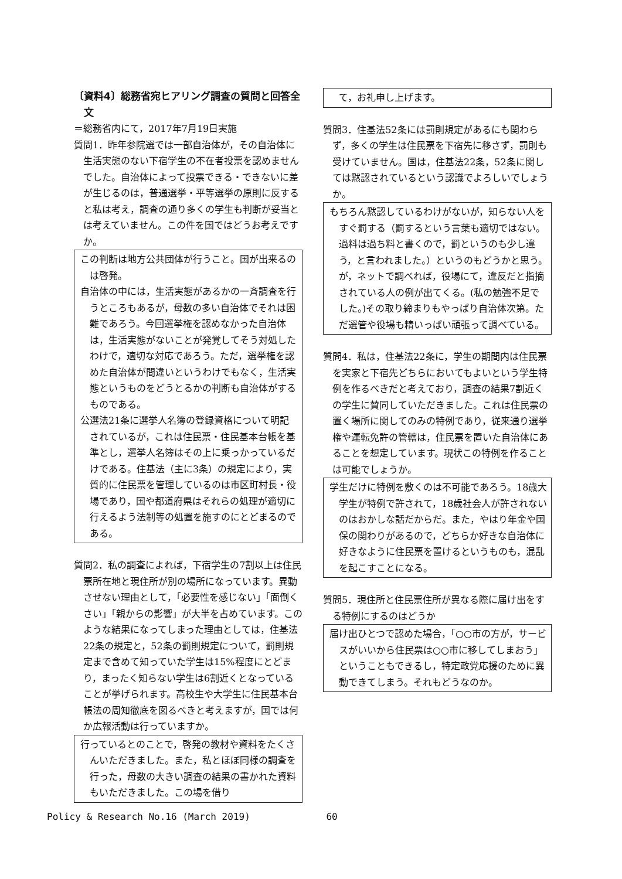〔資料4〕総務省宛ヒアリング調査の質問と回答全文
＝総務省内にて，2017年7月19日実施
質問1．昨年参院選では一部自治体が，その自治体に生活実態のない下宿学生の不在者投票を認めませんでした。自治体によって投票できる・できないに差が生じるのは，普通選挙・平等選挙の原則に反すると私は考え，調査の通り多くの学生も判断が妥当とは考えていません。この件を国ではどうお考えですか。
この判断は地方公共団体が行うこと。国が出来るのは啓発。
自治体の中には，生活実態があるかの一斉調査を行うところもあるが，母数の多い自治体でそれは困難であろう。今回選挙権を認めなかった自治体は，生活実態がないことが発覚してそう対処したわけで，適切な対応であろう。ただ，選挙権を認めた自治体が間違いというわけでもなく，生活実態というものをどうとるかの判断も自治体がするものである。
公選法21条に選挙人名簿の登録資格について明記されているが，これは住民票・住民基本台帳を基準とし，選挙人名簿はその上に乗っかっているだけである。住基法（主に3条）の規定により，実質的に住民票を管理しているのは市区町村長・役場であり，国や都道府県はそれらの処理が適切に行えるよう法制等の処置を施すのにとどまるのである。
質問2．私の調査によれば，下宿学生の7割以上は住民票所在地と現住所が別の場所になっています。異動させない理由として，「必要性を感じない」「面倒くさい」「親からの影響」が大半を占めています。このような結果になってしまった理由としては，住基法22条の規定と，52条の罰則規定について，罰則規定まで含めて知っていた学生は15%程度にとどまり，まったく知らない学生は6割近くとなっていることが挙げられます。高校生や大学生に住民基本台帳法の周知徹底を図るべきと考えますが，国では何か広報活動は行っていますか。
行っているとのことで，啓発の教材や資料をたくさんいただきました。また，私とほぼ同様の調査を行った，母数の大きい調査の結果の書かれた資料もいただきました。この場を借り
　て，お礼申し上げます。
質問3．住基法52条には罰則規定があるにも関わらず，多くの学生は住民票を下宿先に移さず，罰則も受けていません。国は，住基法22条，52条に関しては黙認されているという認識でよろしいでしょうか。
もちろん黙認しているわけがないが，知らない人をすぐ罰する（罰するという言葉も適切ではない。過料は過ち料と書くので，罰というのも少し違う，と言われました。）というのもどうかと思う。が，ネットで調べれば，役場にて，違反だと指摘されている人の例が出てくる。(私の勉強不足でした。)その取り締まりもやっぱり自治体次第。ただ選管や役場も精いっぱい頑張って調べている。
質問4．私は，住基法22条に，学生の期間内は住民票を実家と下宿先どちらにおいてもよいという学生特例を作るべきだと考えており，調査の結果7割近くの学生に賛同していただきました。これは住民票の置く場所に関してのみの特例であり，従来通り選挙権や運転免許の管轄は，住民票を置いた自治体にあることを想定しています。現状この特例を作ることは可能でしょうか。
学生だけに特例を敷くのは不可能であろう。18歳大学生が特例で許されて，18歳社会人が許されないのはおかしな話だからだ。また，やはり年金や国保の関わりがあるので，どちらか好きな自治体に好きなように住民票を置けるというものも，混乱を起こすことになる。
質問5．現住所と住民票住所が異なる際に届け出をする特例にするのはどうか
届け出ひとつで認めた場合，「○○市の方が，サービスがいいから住民票は○○市に移してしまおう」ということもできるし，特定政党応援のために異動できてしまう。それもどうなのか。
Policy & Research No.16 (March 2019) 60